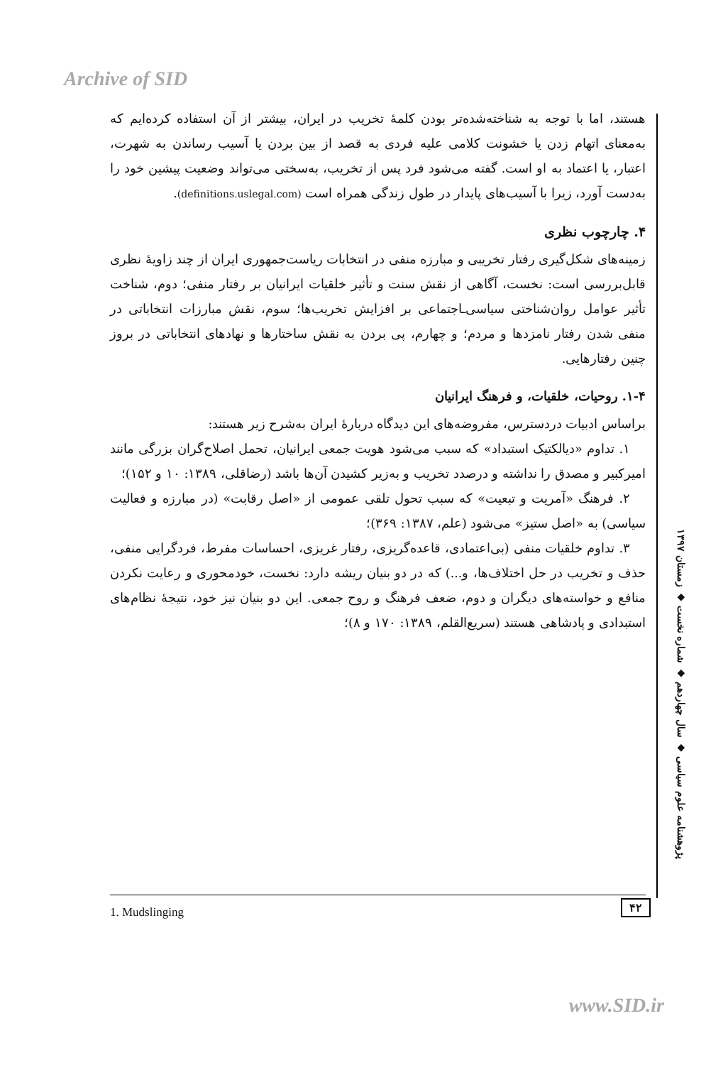Archive of SID
هستند، اما با توجه به شناخته‌شده‌تر بودن کلمهٔ تخریب در ایران، بیشتر از آن استفاده کرده‌ایم که به‌معنای اتهام زدن یا خشونت کلامی علیه فردی به قصد از بین بردن یا آسیب رساندن به شهرت، اعتبار، یا اعتماد به او است. گفته می‌شود فرد پس از تخریب، به‌سختی می‌تواند وضعیت پیشین خود را به‌دست آورد، زیرا با آسیب‌های پایدار در طول زندگی همراه است (definitions.uslegal.com).
۴. چارچوب نظری
زمینه‌های شکل‌گیری رفتار تخریبی و مبارزه منفی در انتخابات ریاست‌جمهوری ایران از چند زاویهٔ نظری قابل‌بررسی است: نخست، آگاهی از نقش سنت و تأثیر خلقیات ایرانیان بر رفتار منفی؛ دوم، شناخت تأثیر عوامل روان‌شناختی سیاسی‌ـاجتماعی بر افزایش تخریب‌ها؛ سوم، نقش مبارزات انتخاباتی در منفی شدن رفتار نامزدها و مردم؛ و چهارم، پی بردن به نقش ساختارها و نهادهای انتخاباتی در بروز چنین رفتارهایی.
۱-۴. روحیات، خلقیات، و فرهنگ ایرانیان
براساس ادبیات دردسترس، مفروضه‌های این دیدگاه دربارهٔ ایران به‌شرح زیر هستند:
۱. تداوم «دیالکتیک استبداد» که سبب می‌شود هویت جمعی ایرانیان، تحمل اصلاح‌گران بزرگی مانند امیرکبیر و مصدق را نداشته و درصدد تخریب و به‌زیر کشیدن آن‌ها باشد (رضاقلی، ۱۳۸۹: ۱۰ و ۱۵۲)؛
۲. فرهنگ «آمریت و تبعیت» که سبب تحول تلقی عمومی از «اصل رقابت» (در مبارزه و فعالیت سیاسی) به «اصل ستیز» می‌شود (علم، ۱۳۸۷: ۳۶۹)؛
۳. تداوم خلقیات منفی (بی‌اعتمادی، قاعده‌گریزی، رفتار غریزی، احساسات مفرط، فردگرایی منفی، حذف و تخریب در حل اختلاف‌ها، و...) که در دو بنیان ریشه دارد: نخست، خودمحوری و رعایت نکردن منافع و خواسته‌های دیگران و دوم، ضعف فرهنگ و روح جمعی. این دو بنیان نیز خود، نتیجهٔ نظام‌های استبدادی و پادشاهی هستند (سریع‌القلم، ۱۳۸۹: ۱۷۰ و ۸)؛
پژوهشنامه علوم سیاسی ◆ سال چهاردهم ◆ شماره نخست ◆ زمستان ۱۳۹۷
۴۲
1. Mudslinging
www.SID.ir